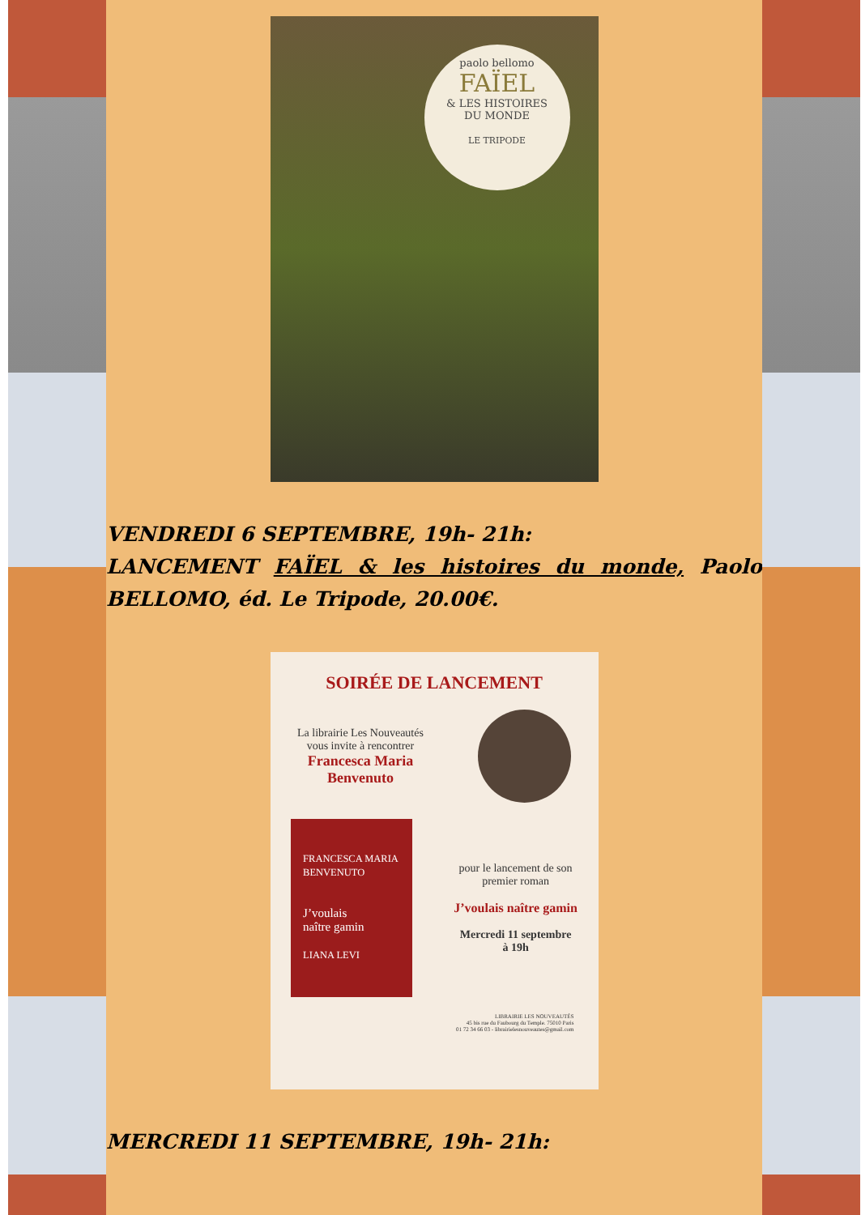paolo bellomo
FAÏEL
& LES HISTOIRES
DU MONDE
LE TRIPODE
VENDREDI 6 SEPTEMBRE, 19h- 21h:
LANCEMENT FAÏEL & les histoires du monde, Paolo BELLOMO, éd. Le Tripode, 20.00€.
SOIRÉE DE LANCEMENT
La librairie Les Nouveautés
vous invite à rencontrer
Francesca Maria
Benvenuto
FRANCESCA MARIA BENVENUTO
J’voulais
naître gamin
LIANA LEVI
pour le lancement de son
premier roman
J’voulais naître gamin
Mercredi 11 septembre
à 19h
LIBRAIRIE LES NOUVEAUTÉS
45 bis rue du Faubourg du Temple. 75010 Paris
01 72 34 66 03 - librairielesnouveautes@gmail.com
MERCREDI 11 SEPTEMBRE, 19h- 21h: